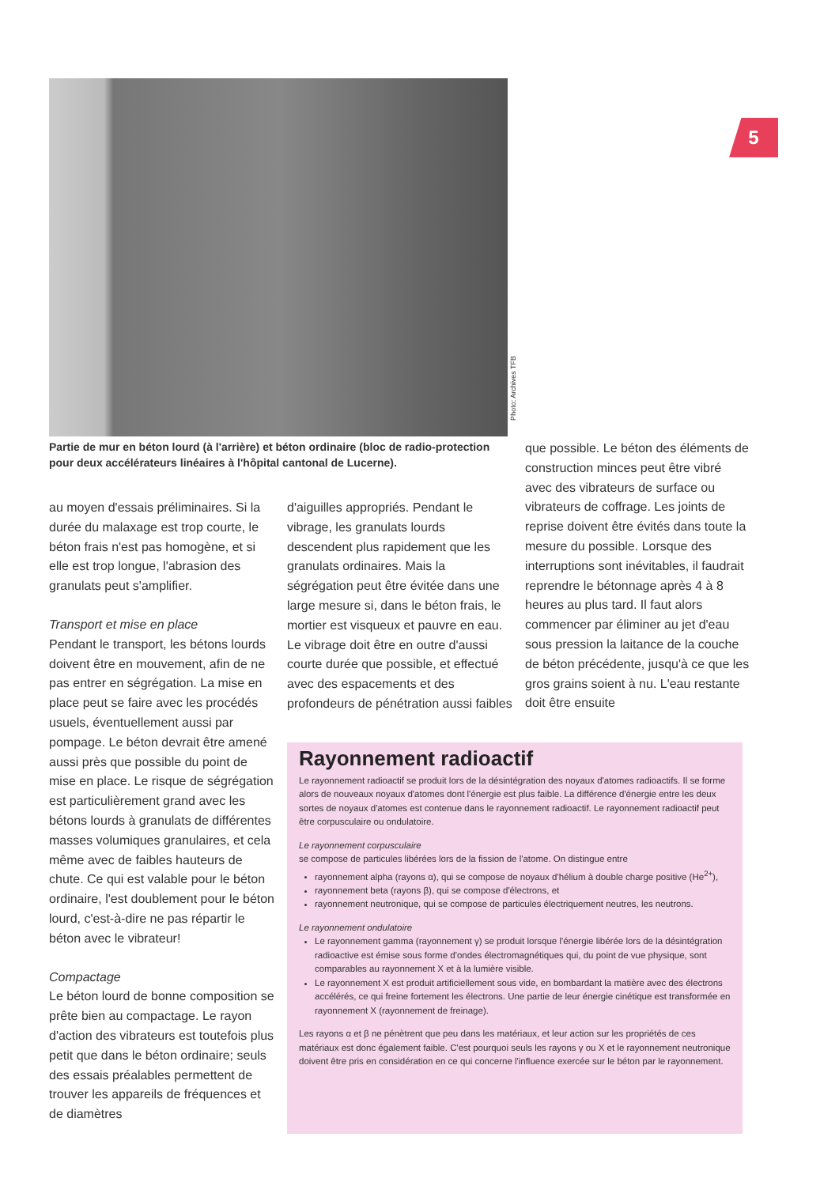Photo: Archives TFB
5
Partie de mur en béton lourd (à l'arrière) et béton ordinaire (bloc de radio-protection pour deux accélérateurs linéaires à l'hôpital cantonal de Lucerne).
au moyen d'essais préliminaires. Si la durée du malaxage est trop courte, le béton frais n'est pas homogène, et si elle est trop longue, l'abrasion des granulats peut s'amplifier.
Transport et mise en place
Pendant le transport, les bétons lourds doivent être en mouvement, afin de ne pas entrer en ségrégation. La mise en place peut se faire avec les procédés usuels, éventuellement aussi par pompage. Le béton devrait être amené aussi près que possible du point de mise en place. Le risque de ségrégation est particulièrement grand avec les bétons lourds à granulats de différentes masses volumiques granulaires, et cela même avec de faibles hauteurs de chute. Ce qui est valable pour le béton ordinaire, l'est doublement pour le béton lourd, c'est-à-dire ne pas répartir le béton avec le vibrateur!
Compactage
Le béton lourd de bonne composition se prête bien au compactage. Le rayon d'action des vibrateurs est toutefois plus petit que dans le béton ordinaire; seuls des essais préalables permettent de trouver les appareils de fréquences et de diamètres
d'aiguilles appropriés. Pendant le vibrage, les granulats lourds descendent plus rapidement que les granulats ordinaires. Mais la ségrégation peut être évitée dans une large mesure si, dans le béton frais, le mortier est visqueux et pauvre en eau. Le vibrage doit être en outre d'aussi courte durée que possible, et effectué avec des espacements et des profondeurs de pénétration aussi faibles
que possible. Le béton des éléments de construction minces peut être vibré avec des vibrateurs de surface ou vibrateurs de coffrage. Les joints de reprise doivent être évités dans toute la mesure du possible. Lorsque des interruptions sont inévitables, il faudrait reprendre le bétonnage après 4 à 8 heures au plus tard. Il faut alors commencer par éliminer au jet d'eau sous pression la laitance de la couche de béton précédente, jusqu'à ce que les gros grains soient à nu. L'eau restante doit être ensuite
Rayonnement radioactif
Le rayonnement radioactif se produit lors de la désintégration des noyaux d'atomes radioactifs. Il se forme alors de nouveaux noyaux d'atomes dont l'énergie est plus faible. La différence d'énergie entre les deux sortes de noyaux d'atomes est contenue dans le rayonnement radioactif. Le rayonnement radioactif peut être corpusculaire ou ondulatoire.
Le rayonnement corpusculaire
se compose de particules libérées lors de la fission de l'atome. On distingue entre
rayonnement alpha (rayons α), qui se compose de noyaux d'hélium à double charge positive (He<sup>2+</sup>),
rayonnement beta (rayons β), qui se compose d'électrons, et
rayonnement neutronique, qui se compose de particules électriquement neutres, les neutrons.
Le rayonnement ondulatoire
Le rayonnement gamma (rayonnement γ) se produit lorsque l'énergie libérée lors de la désintégration radioactive est émise sous forme d'ondes électromagnétiques qui, du point de vue physique, sont comparables au rayonnement X et à la lumière visible.
Le rayonnement X est produit artificiellement sous vide, en bombardant la matière avec des électrons accélérés, ce qui freine fortement les électrons. Une partie de leur énergie cinétique est transformée en rayonnement X (rayonnement de freinage).
Les rayons α et β ne pénètrent que peu dans les matériaux, et leur action sur les propriétés de ces matériaux est donc également faible. C'est pourquoi seuls les rayons γ ou X et le rayonnement neutronique doivent être pris en considération en ce qui concerne l'influence exercée sur le béton par le rayonnement.